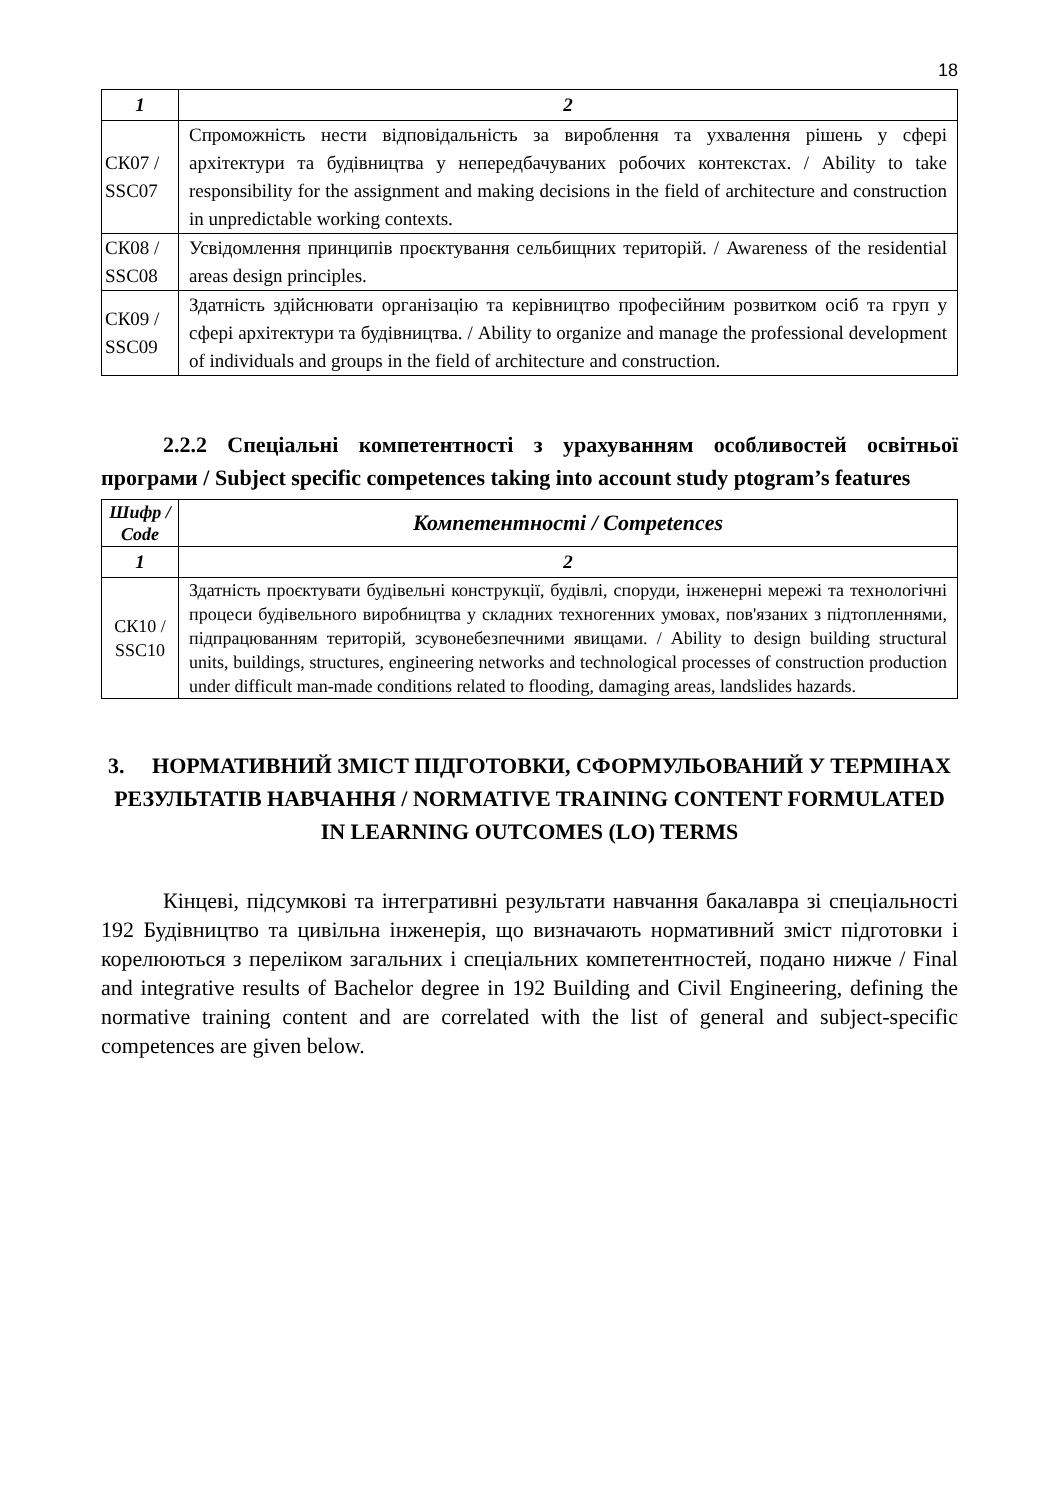18
| 1 | 2 |
| --- | --- |
| СК07 / SSC07 | Спроможність нести відповідальність за вироблення та ухвалення рішень у сфері архітектури та будівництва у непередбачуваних робочих контекстах. / Ability to take responsibility for the assignment and making decisions in the field of architecture and construction in unpredictable working contexts. |
| СК08 / SSC08 | Усвідомлення принципів проєктування сельбищних територій. / Awareness of the residential areas design principles. |
| СК09 / SSC09 | Здатність здійснювати організацію та керівництво професійним розвитком осіб та груп у сфері архітектури та будівництва. / Ability to organize and manage the professional development of individuals and groups in the field of architecture and construction. |
2.2.2 Спеціальні компетентності з урахуванням особливостей освітньої програми / Subject specific competences taking into account study ptogram’s features
| Шифр / Code | Компетентності / Competences |
| --- | --- |
| 1 | 2 |
| СК10 / SSC10 | Здатність проєктувати будівельні конструкції, будівлі, споруди, інженерні мережі та технологічні процеси будівельного виробництва у складних техногенних умовах, пов'язаних з підтопленнями, підпрацюванням територій, зсувонебезпечними явищами. / Ability to design building structural units, buildings, structures, engineering networks and technological processes of construction production under difficult man-made conditions related to flooding, damaging areas, landslides hazards. |
3. НОРМАТИВНИЙ ЗМІСТ ПІДГОТОВКИ, СФОРМУЛЬОВАНИЙ У ТЕРМІНАХ РЕЗУЛЬТАТІВ НАВЧАННЯ / NORMATIVE TRAINING CONTENT FORMULATED IN LEARNING OUTCOMES (LO) TERMS
Кінцеві, підсумкові та інтегративні результати навчання бакалавра зі спеціальності 192 Будівництво та цивільна інженерія, що визначають нормативний зміст підготовки і корелюються з переліком загальних і спеціальних компетентностей, подано нижче / Final and integrative results of Bachelor degree in 192 Building and Civil Engineering, defining the normative training content and are correlated with the list of general and subject-specific competences are given below.